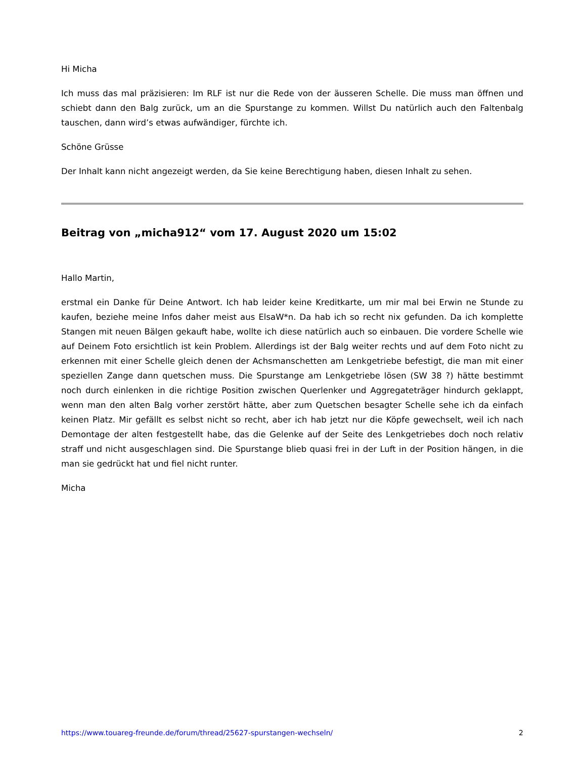Hi Micha
Ich muss das mal präzisieren: Im RLF ist nur die Rede von der äusseren Schelle. Die muss man öffnen und schiebt dann den Balg zurück, um an die Spurstange zu kommen. Willst Du natürlich auch den Faltenbalg tauschen, dann wird’s etwas aufwändiger, fürchte ich.
Schöne Grüsse
Der Inhalt kann nicht angezeigt werden, da Sie keine Berechtigung haben, diesen Inhalt zu sehen.
Beitrag von „micha912“ vom 17. August 2020 um 15:02
Hallo Martin,
erstmal ein Danke für Deine Antwort. Ich hab leider keine Kreditkarte, um mir mal bei Erwin ne Stunde zu kaufen, beziehe meine Infos daher meist aus ElsaW*n. Da hab ich so recht nix gefunden. Da ich komplette Stangen mit neuen Bälgen gekauft habe, wollte ich diese natürlich auch so einbauen. Die vordere Schelle wie auf Deinem Foto ersichtlich ist kein Problem. Allerdings ist der Balg weiter rechts und auf dem Foto nicht zu erkennen mit einer Schelle gleich denen der Achsmanschetten am Lenkgetriebe befestigt, die man mit einer speziellen Zange dann quetschen muss. Die Spurstange am Lenkgetriebe lösen (SW 38 ?) hätte bestimmt noch durch einlenken in die richtige Position zwischen Querlenker und Aggregateträger hindurch geklappt, wenn man den alten Balg vorher zerstört hätte, aber zum Quetschen besagter Schelle sehe ich da einfach keinen Platz. Mir gefällt es selbst nicht so recht, aber ich hab jetzt nur die Köpfe gewechselt, weil ich nach Demontage der alten festgestellt habe, das die Gelenke auf der Seite des Lenkgetriebes doch noch relativ straff und nicht ausgeschlagen sind. Die Spurstange blieb quasi frei in der Luft in der Position hängen, in die man sie gedrückt hat und fiel nicht runter.
Micha
https://www.touareg-freunde.de/forum/thread/25627-spurstangen-wechseln/ 2